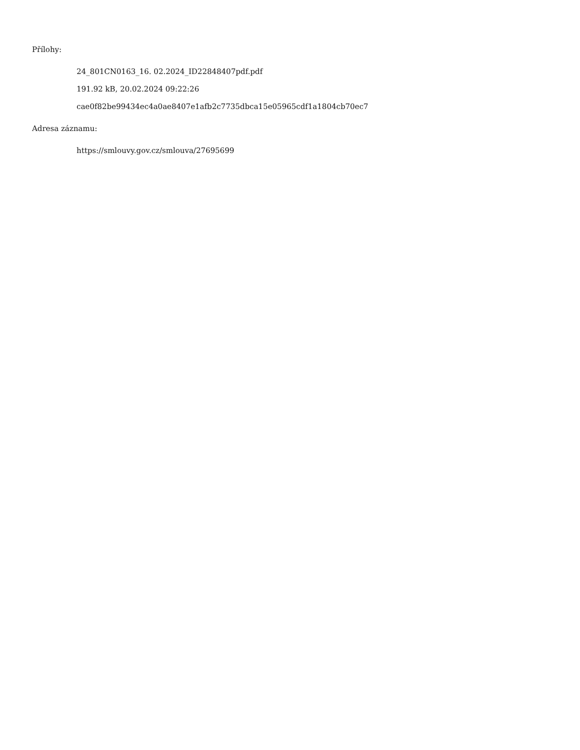Přílohy:
24_801CN0163_16. 02.2024_ID22848407pdf.pdf
191.92 kB, 20.02.2024 09:22:26
cae0f82be99434ec4a0ae8407e1afb2c7735dbca15e05965cdf1a1804cb70ec7
Adresa záznamu:
https://smlouvy.gov.cz/smlouva/27695699